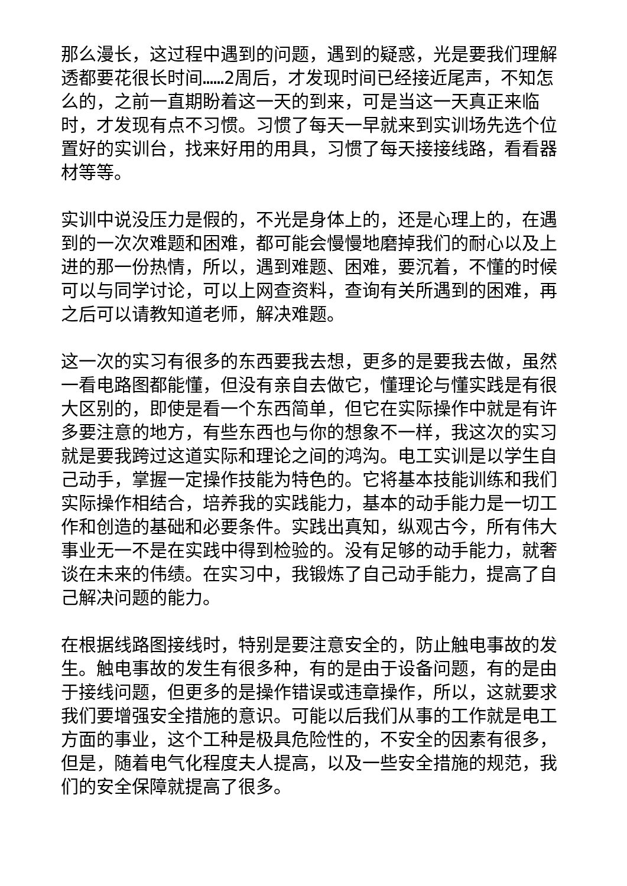那么漫长，这过程中遇到的问题，遇到的疑惑，光是要我们理解透都要花很长时间……2周后，才发现时间已经接近尾声，不知怎么的，之前一直期盼着这一天的到来，可是当这一天真正来临时，才发现有点不习惯。习惯了每天一早就来到实训场先选个位置好的实训台，找来好用的用具，习惯了每天接接线路，看看器材等等。
实训中说没压力是假的，不光是身体上的，还是心理上的，在遇到的一次次难题和困难，都可能会慢慢地磨掉我们的耐心以及上进的那一份热情，所以，遇到难题、困难，要沉着，不懂的时候可以与同学讨论，可以上网查资料，查询有关所遇到的困难，再之后可以请教知道老师，解决难题。
这一次的实习有很多的东西要我去想，更多的是要我去做，虽然一看电路图都能懂，但没有亲自去做它，懂理论与懂实践是有很大区别的，即使是看一个东西简单，但它在实际操作中就是有许多要注意的地方，有些东西也与你的想象不一样，我这次的实习就是要我跨过这道实际和理论之间的鸿沟。电工实训是以学生自己动手，掌握一定操作技能为特色的。它将基本技能训练和我们实际操作相结合，培养我的实践能力，基本的动手能力是一切工作和创造的基础和必要条件。实践出真知，纵观古今，所有伟大事业无一不是在实践中得到检验的。没有足够的动手能力，就奢谈在未来的伟绩。在实习中，我锻炼了自己动手能力，提高了自己解决问题的能力。
在根据线路图接线时，特别是要注意安全的，防止触电事故的发生。触电事故的发生有很多种，有的是由于设备问题，有的是由于接线问题，但更多的是操作错误或违章操作，所以，这就要求我们要增强安全措施的意识。可能以后我们从事的工作就是电工方面的事业，这个工种是极具危险性的，不安全的因素有很多，但是，随着电气化程度夫人提高，以及一些安全措施的规范，我们的安全保障就提高了很多。